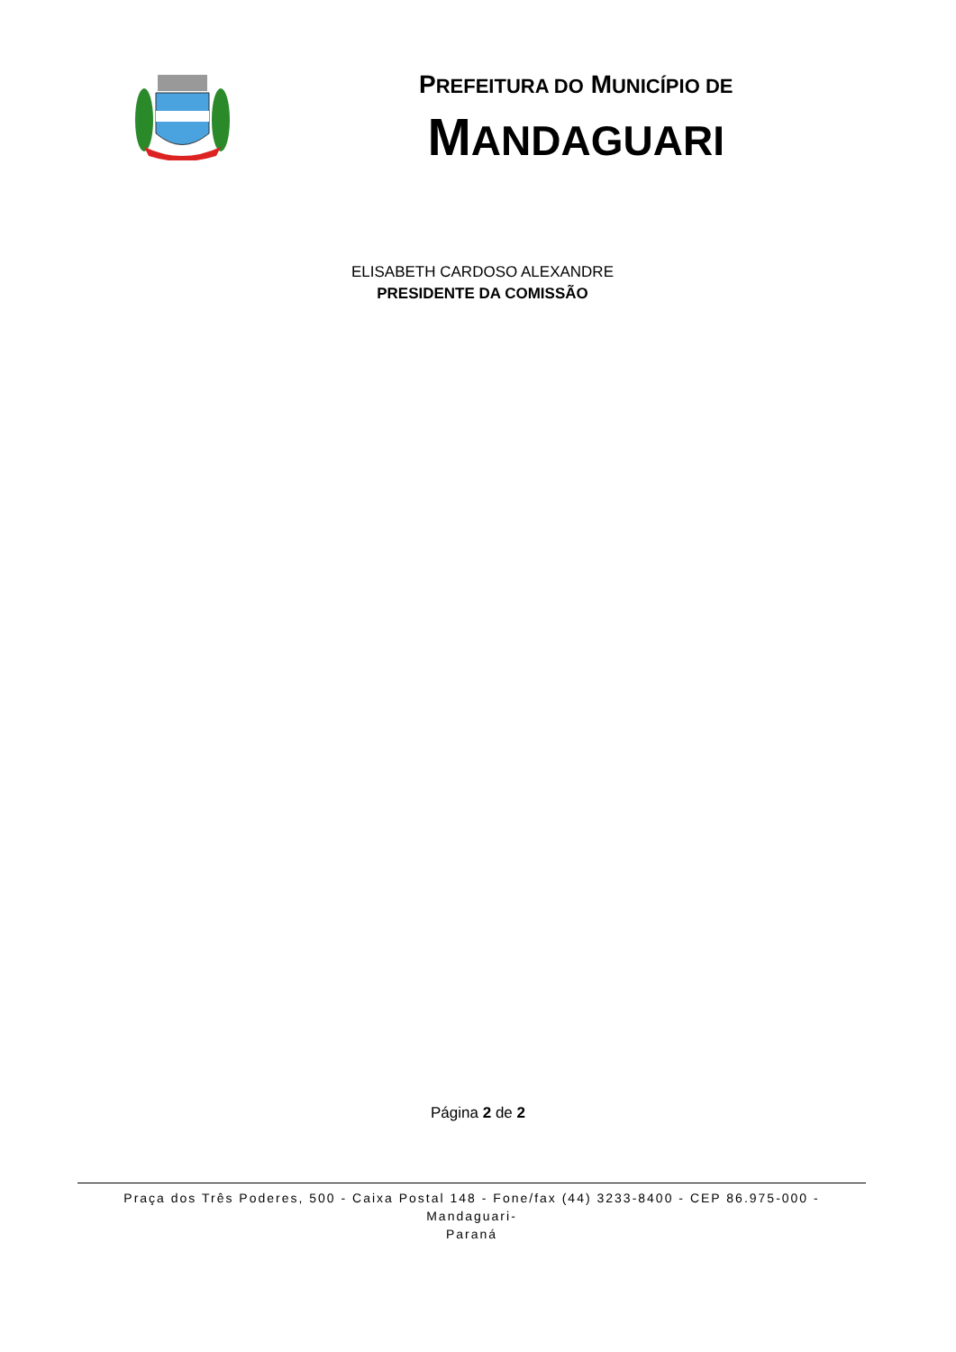PREFEITURA DO MUNICÍPIO DE
MANDAGUARI
ELISABETH CARDOSO ALEXANDRE
PRESIDENTE DA COMISSÃO
Página 2 de 2
Praça dos Três Poderes, 500 - Caixa Postal 148 - Fone/fax (44) 3233-8400 - CEP 86.975-000 - Mandaguari-
Paraná